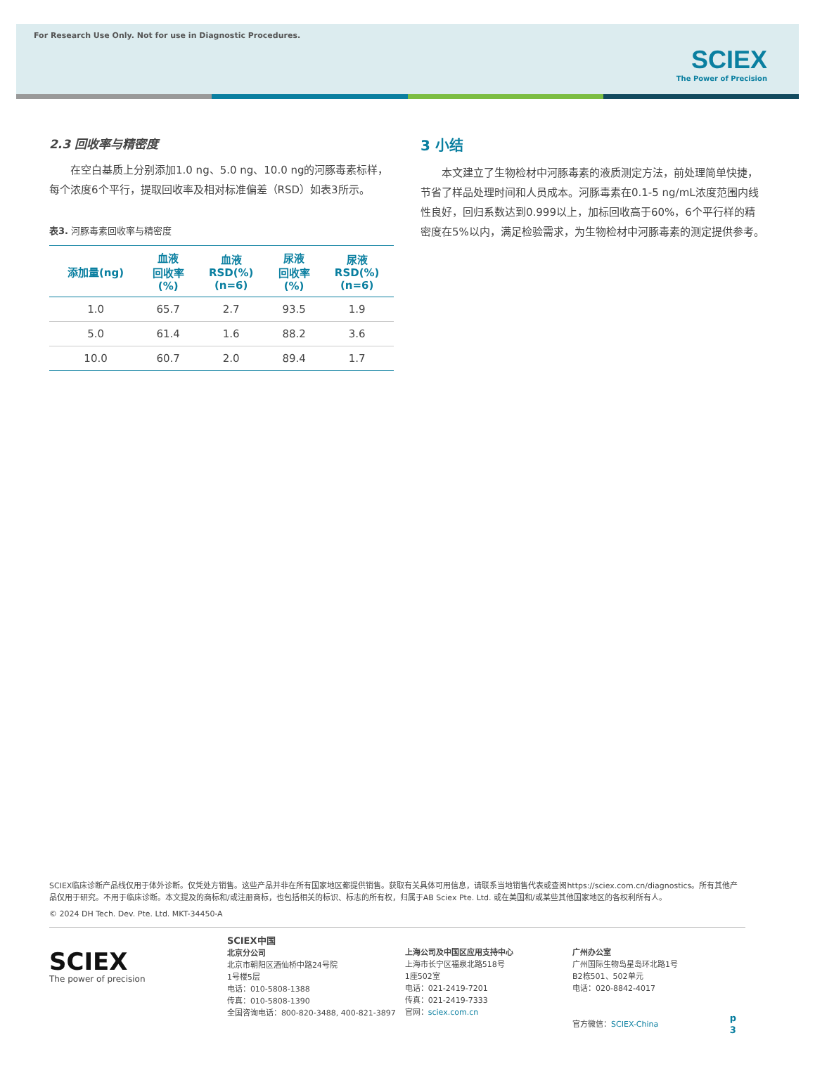For Research Use Only. Not for use in Diagnostic Procedures.
SCIEX
The Power of Precision
2.3 回收率与精密度
在空白基质上分别添加1.0 ng、5.0 ng、10.0 ng的河豚毒素标样，每个浓度6个平行，提取回收率及相对标准偏差（RSD）如表3所示。
表3. 河豚毒素回收率与精密度
| 添加量(ng) | 血液 回收率 (%) | 血液 RSD(%) (n=6) | 尿液 回收率 (%) | 尿液 RSD(%) (n=6) |
| --- | --- | --- | --- | --- |
| 1.0 | 65.7 | 2.7 | 93.5 | 1.9 |
| 5.0 | 61.4 | 1.6 | 88.2 | 3.6 |
| 10.0 | 60.7 | 2.0 | 89.4 | 1.7 |
3 小结
本文建立了生物检材中河豚毒素的液质测定方法，前处理简单快捷，节省了样品处理时间和人员成本。河豚毒素在0.1-5 ng/mL浓度范围内线性良好，回归系数达到0.999以上，加标回收高于60%，6个平行样的精密度在5%以内，满足检验需求，为生物检材中河豚毒素的测定提供参考。
SCIEX临床诊断产品线仅用于体外诊断。仅凭处方销售。这些产品并非在所有国家地区都提供销售。获取有关具体可用信息，请联系当地销售代表或查阅https://sciex.com.cn/diagnostics。所有其他产品仅用于研究。不用于临床诊断。本文提及的商标和/或注册商标，也包括相关的标识、标志的所有权，归属于AB Sciex Pte. Ltd. 或在美国和/或某些其他国家地区的各权利所有人。
© 2024 DH Tech. Dev. Pte. Ltd. MKT-34450-A
SCIEX
The power of precision
SCIEX中国
北京分公司
北京市朝阳区酒仙桥中路24号院
1号楼5层
电话：010-5808-1388
传真：010-5808-1390
全国咨询电话：800-820-3488, 400-821-3897
上海公司及中国区应用支持中心
上海市长宁区福泉北路518号
1座502室
电话：021-2419-7201
传真：021-2419-7333
官网：sciex.com.cn
广州办公室
广州国际生物岛星岛环北路1号
B2栋501、502单元
电话：020-8842-4017
官方微信：SCIEX-China
p 3